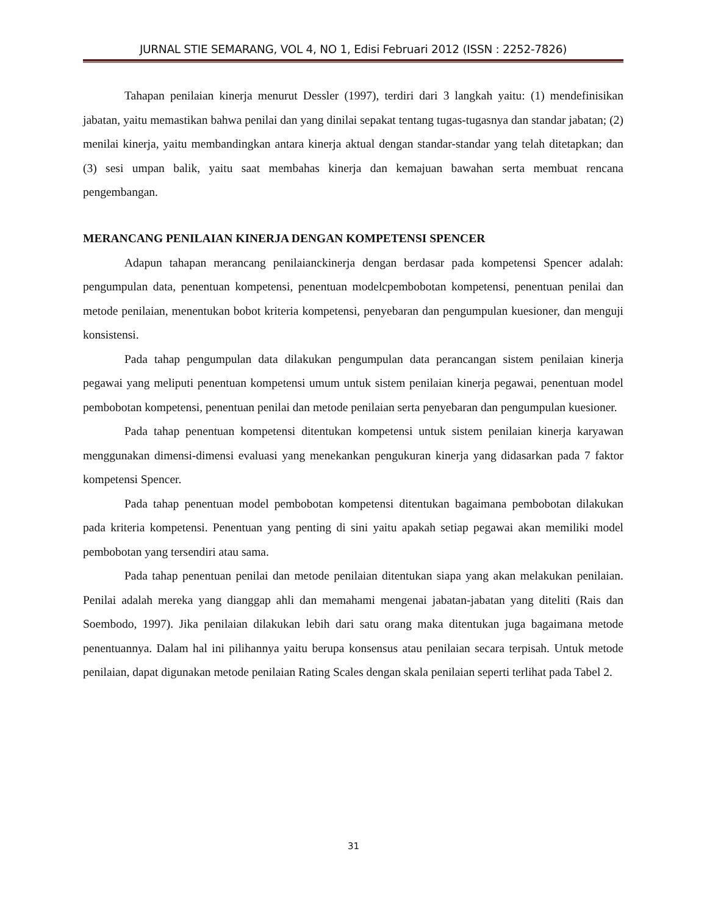JURNAL STIE SEMARANG, VOL 4, NO 1, Edisi Februari 2012 (ISSN : 2252-7826)
Tahapan penilaian kinerja menurut Dessler (1997), terdiri dari 3 langkah yaitu: (1) mendefinisikan jabatan, yaitu memastikan bahwa penilai dan yang dinilai sepakat tentang tugas-tugasnya dan standar jabatan; (2) menilai kinerja, yaitu membandingkan antara kinerja aktual dengan standar-standar yang telah ditetapkan; dan (3) sesi umpan balik, yaitu saat membahas kinerja dan kemajuan bawahan serta membuat rencana pengembangan.
MERANCANG PENILAIAN KINERJA DENGAN KOMPETENSI SPENCER
Adapun tahapan merancang penilaianckinerja dengan berdasar pada kompetensi Spencer adalah: pengumpulan data, penentuan kompetensi, penentuan modelcpembobotan kompetensi, penentuan penilai dan metode penilaian, menentukan bobot kriteria kompetensi, penyebaran dan pengumpulan kuesioner, dan menguji konsistensi.
Pada tahap pengumpulan data dilakukan pengumpulan data perancangan sistem penilaian kinerja pegawai yang meliputi penentuan kompetensi umum untuk sistem penilaian kinerja pegawai, penentuan model pembobotan kompetensi, penentuan penilai dan metode penilaian serta penyebaran dan pengumpulan kuesioner.
Pada tahap penentuan kompetensi ditentukan kompetensi untuk sistem penilaian kinerja karyawan menggunakan dimensi-dimensi evaluasi yang menekankan pengukuran kinerja yang didasarkan pada 7 faktor kompetensi Spencer.
Pada tahap penentuan model pembobotan kompetensi ditentukan bagaimana pembobotan dilakukan pada kriteria kompetensi. Penentuan yang penting di sini yaitu apakah setiap pegawai akan memiliki model pembobotan yang tersendiri atau sama.
Pada tahap penentuan penilai dan metode penilaian ditentukan siapa yang akan melakukan penilaian. Penilai adalah mereka yang dianggap ahli dan memahami mengenai jabatan-jabatan yang diteliti (Rais dan Soembodo, 1997). Jika penilaian dilakukan lebih dari satu orang maka ditentukan juga bagaimana metode penentuannya. Dalam hal ini pilihannya yaitu berupa konsensus atau penilaian secara terpisah. Untuk metode penilaian, dapat digunakan metode penilaian Rating Scales dengan skala penilaian seperti terlihat pada Tabel 2.
31